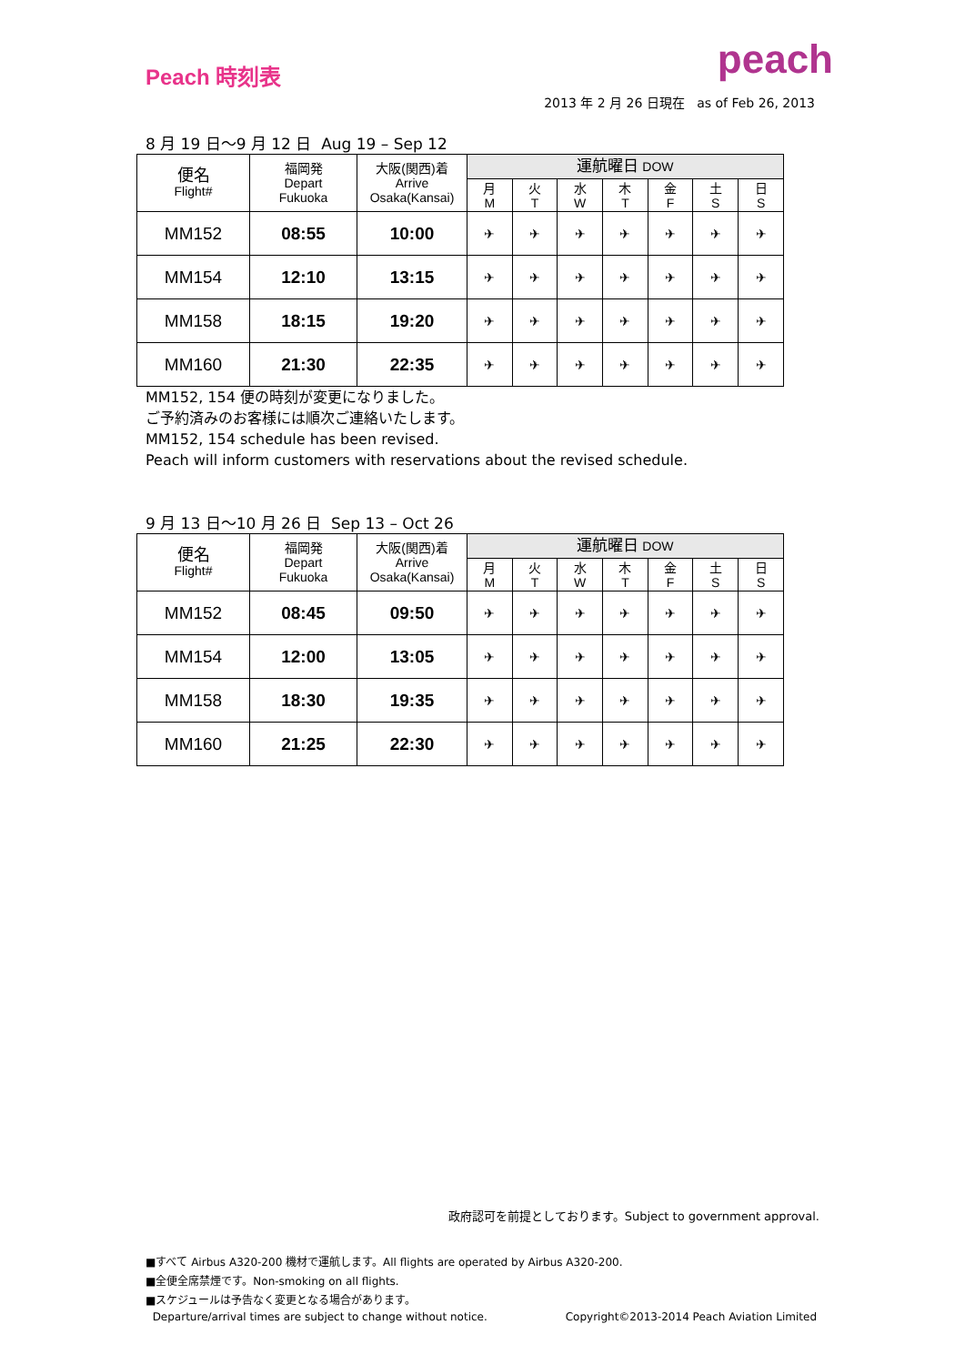Peach 時刻表
peach
2013 年 2 月 26 日現在 as of Feb 26, 2013
8 月 19 日〜9 月 12 日 Aug 19 – Sep 12
| 便名 Flight# | 福岡発 Depart Fukuoka | 大阪(関西)着 Arrive Osaka(Kansai) | 運航曜日 DOW | | | | | | |
| --- | --- | --- | --- | --- | --- | --- | --- | --- | --- |
| | | | 月 M | 火 T | 水 W | 木 T | 金 F | 土 S | 日 S |
| MM152 | 08:55 | 10:00 | ✈ | ✈ | ✈ | ✈ | ✈ | ✈ | ✈ |
| MM154 | 12:10 | 13:15 | ✈ | ✈ | ✈ | ✈ | ✈ | ✈ | ✈ |
| MM158 | 18:15 | 19:20 | ✈ | ✈ | ✈ | ✈ | ✈ | ✈ | ✈ |
| MM160 | 21:30 | 22:35 | ✈ | ✈ | ✈ | ✈ | ✈ | ✈ | ✈ |
MM152, 154 便の時刻が変更になりました。
ご予約済みのお客様には順次ご連絡いたします。
MM152, 154 schedule has been revised.
Peach will inform customers with reservations about the revised schedule.
9 月 13 日〜10 月 26 日 Sep 13 – Oct 26
| 便名 Flight# | 福岡発 Depart Fukuoka | 大阪(関西)着 Arrive Osaka(Kansai) | 運航曜日 DOW | | | | | | |
| --- | --- | --- | --- | --- | --- | --- | --- | --- | --- |
| | | | 月 M | 火 T | 水 W | 木 T | 金 F | 土 S | 日 S |
| MM152 | 08:45 | 09:50 | ✈ | ✈ | ✈ | ✈ | ✈ | ✈ | ✈ |
| MM154 | 12:00 | 13:05 | ✈ | ✈ | ✈ | ✈ | ✈ | ✈ | ✈ |
| MM158 | 18:30 | 19:35 | ✈ | ✈ | ✈ | ✈ | ✈ | ✈ | ✈ |
| MM160 | 21:25 | 22:30 | ✈ | ✈ | ✈ | ✈ | ✈ | ✈ | ✈ |
政府認可を前提としております。Subject to government approval.
■すべて Airbus A320-200 機材で運航します。All flights are operated by Airbus A320-200.
■全便全席禁煙です。Non-smoking on all flights.
■スケジュールは予告なく変更となる場合があります。
Departure/arrival times are subject to change without notice. Copyright©2013-2014 Peach Aviation Limited